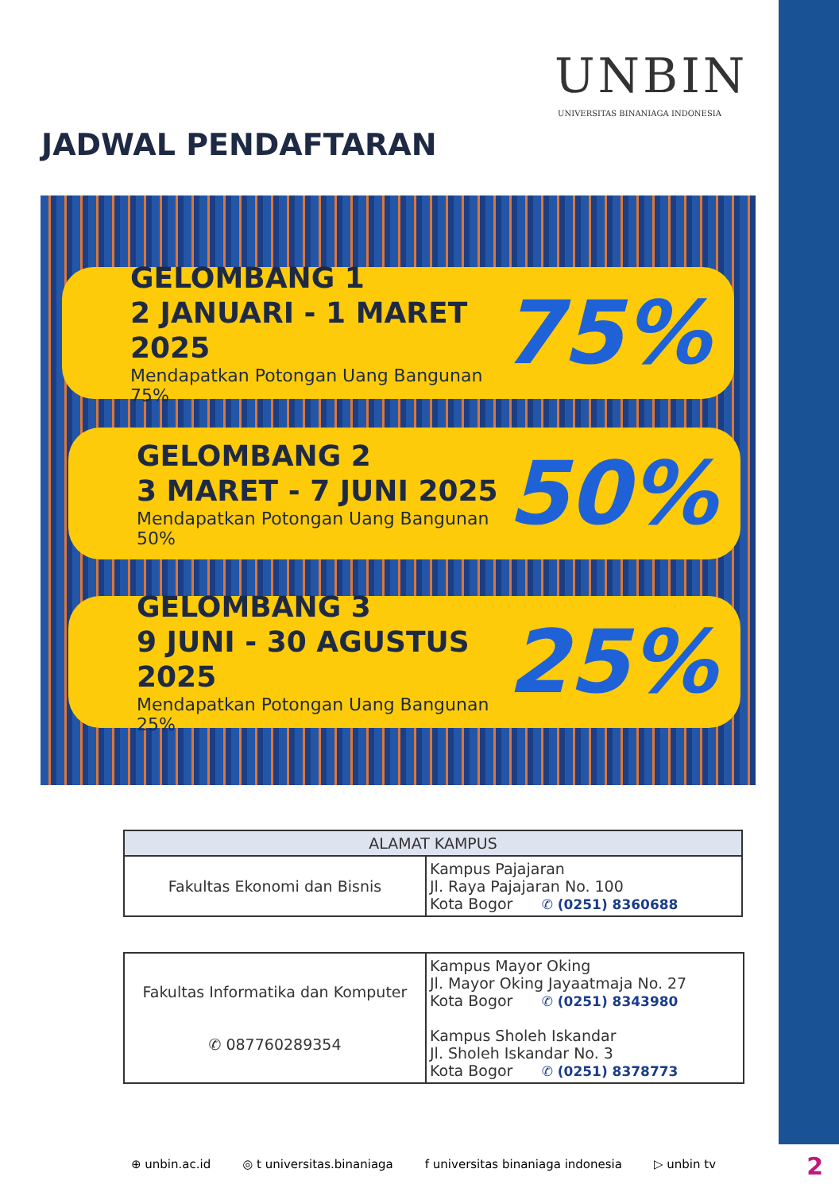UNBIN
UNIVERSITAS BINANIAGA INDONESIA
JADWAL PENDAFTARAN
GELOMBANG 1
2 JANUARI - 1 MARET 2025
Mendapatkan Potongan Uang Bangunan 75%
75%
GELOMBANG 2
3 MARET - 7 JUNI 2025
Mendapatkan Potongan Uang Bangunan 50%
50%
GELOMBANG 3
9 JUNI - 30 AGUSTUS 2025
Mendapatkan Potongan Uang Bangunan 25%
25%
| ALAMAT KAMPUS | |
| --- | --- |
| Fakultas Ekonomi dan Bisnis | Kampus Pajajaran Jl. Raya Pajajaran No. 100 Kota Bogor ✆ (0251) 8360688 |
| Fakultas Informatika dan Komputer ✆ 087760289354 | Kampus Mayor Oking Jl. Mayor Oking Jayaatmaja No. 27 Kota Bogor ✆ (0251) 8343980 Kampus Sholeh Iskandar Jl. Sholeh Iskandar No. 3 Kota Bogor ✆ (0251) 8378773 |
⊕ unbin.ac.id ◎ t universitas.binaniaga f universitas binaniaga indonesia ▷ unbin tv
2